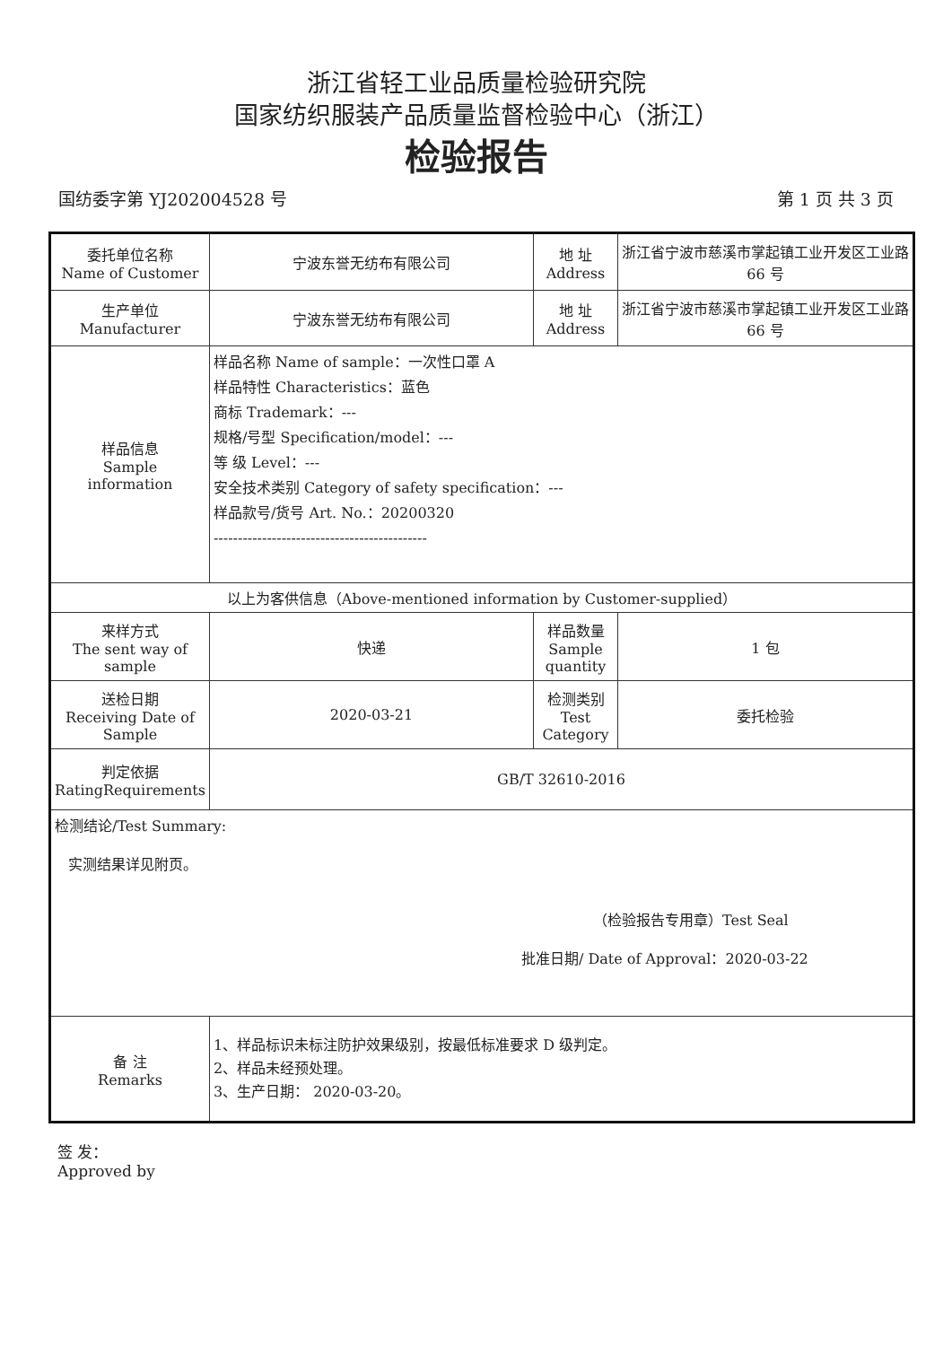浙江省轻工业品质量检验研究院
国家纺织服装产品质量监督检验中心（浙江）
检验报告
国纺委字第 YJ202004528 号 第 1 页 共 3 页
| 委托单位名称 Name of Customer | 宁波东誉无纺布有限公司 | 地 址 Address | 浙江省宁波市慈溪市掌起镇工业开发区工业路 66 号 |
| 生产单位 Manufacturer | 宁波东誉无纺布有限公司 | 地 址 Address | 浙江省宁波市慈溪市掌起镇工业开发区工业路 66 号 |
| 样品信息 Sample information | 样品名称 Name of sample：一次性口罩 A 样品特性 Characteristics：蓝色 商标 Trademark：--- 规格/号型 Specification/model：--- 等 级 Level：--- 安全技术类别 Category of safety specification：--- 样品款号/货号 Art. No.：20200320 -------------------------------------------- | | |
| 以上为客供信息（Above-mentioned information by Customer-supplied） | | | |
| 来样方式 The sent way of sample | 快递 | 样品数量 Sample quantity | 1 包 |
| 送检日期 Receiving Date of Sample | 2020-03-21 | 检测类别 Test Category | 委托检验 |
| 判定依据 RatingRequirements | GB/T 32610-2016 | | |
| 检测结论/Test Summary: 实测结果详见附页。 （检验报告专用章）Test Seal 批准日期/ Date of Approval：2020-03-22 | | | |
| 备 注 Remarks | 1、样品标识未标注防护效果级别，按最低标准要求 D 级判定。 2、样品未经预处理。 3、生产日期： 2020-03-20。 | | |
签 发：
Approved by